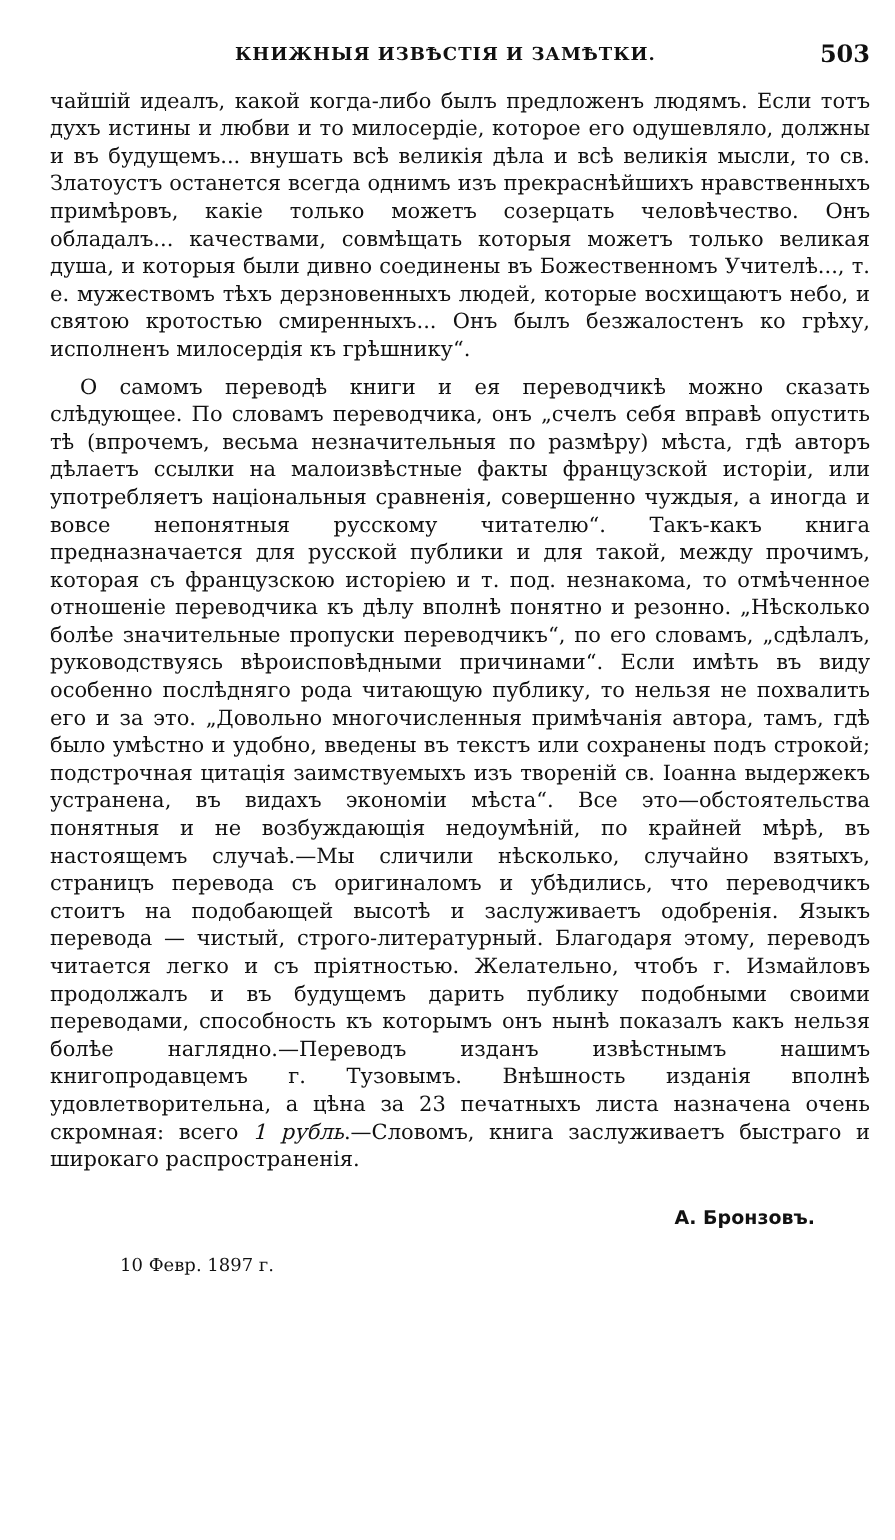КНИЖНЫЯ ИЗВѢСТІЯ И ЗАМѢТКИ. 503
чайшій идеалъ, какой когда-либо былъ предложенъ людямъ. Если тотъ духъ истины и любви и то милосердіе, которое его одушевляло, должны и въ будущемъ... внушать всѣ великія дѣла и всѣ великія мысли, то св. Златоустъ останется всегда однимъ изъ прекраснѣйшихъ нравственныхъ примѣровъ, какіе только можетъ созерцать человѣчество. Онъ обладалъ... качествами, совмѣщать которыя можетъ только великая душа, и которыя были дивно соединены въ Божественномъ Учителѣ..., т. е. мужествомъ тѣхъ дерзновенныхъ людей, которые восхищаютъ небо, и святою кротостью смиренныхъ... Онъ былъ безжалостенъ ко грѣху, исполненъ милосердія къ грѣшнику“.
О самомъ переводѣ книги и ея переводчикѣ можно сказать слѣдующее. По словамъ переводчика, онъ „счелъ себя вправѣ опустить тѣ (впрочемъ, весьма незначительныя по размѣру) мѣста, гдѣ авторъ дѣлаетъ ссылки на малоизвѣстные факты французской исторіи, или употребляетъ національныя сравненія, совершенно чуждыя, а иногда и вовсе непонятныя русскому читателю“. Такъ-какъ книга предназначается для русской публики и для такой, между прочимъ, которая съ французскою исторіею и т. под. незнакома, то отмѣченное отношеніе переводчика къ дѣлу вполнѣ понятно и резонно. „Нѣсколько болѣе значительные пропуски переводчикъ“, по его словамъ, „сдѣлалъ, руководствуясь вѣроисповѣдными причинами“. Если имѣть въ виду особенно послѣдняго рода читающую публику, то нельзя не похвалить его и за это. „Довольно многочисленныя примѣчанія автора, тамъ, гдѣ было умѣстно и удобно, введены въ текстъ или сохранены подъ строкой; подстрочная цитація заимствуемыхъ изъ твореній св. Іоанна выдержекъ устранена, въ видахъ экономіи мѣста“. Все это—обстоятельства понятныя и не возбуждающія недоумѣній, по крайней мѣрѣ, въ настоящемъ случаѣ.—Мы сличили нѣсколько, случайно взятыхъ, страницъ перевода съ оригиналомъ и убѣдились, что переводчикъ стоитъ на подобающей высотѣ и заслуживаетъ одобренія. Языкъ перевода — чистый, строго-литературный. Благодаря этому, переводъ читается легко и съ пріятностью. Желательно, чтобъ г. Измайловъ продолжалъ и въ будущемъ дарить публику подобными своими переводами, способность къ которымъ онъ нынѣ показалъ какъ нельзя болѣе наглядно.—Переводъ изданъ извѣстнымъ нашимъ книгопродавцемъ г. Тузовымъ. Внѣшность изданія вполнѣ удовлетворительна, а цѣна за 23 печатныхъ листа назначена очень скромная: всего 1 рубль.—Словомъ, книга заслуживаетъ быстраго и широкаго распространенія.
А. Бронзовъ.
10 Февр. 1897 г.